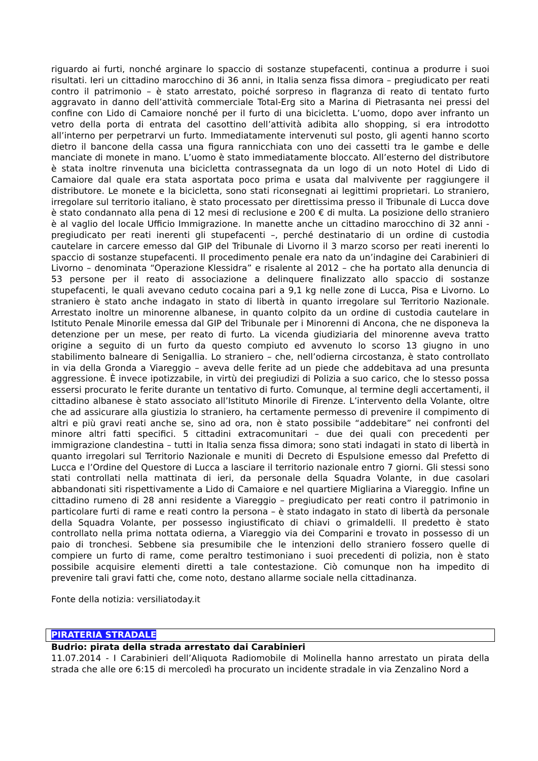riguardo ai furti, nonché arginare lo spaccio di sostanze stupefacenti, continua a produrre i suoi risultati. Ieri un cittadino marocchino di 36 anni, in Italia senza fissa dimora – pregiudicato per reati contro il patrimonio – è stato arrestato, poiché sorpreso in flagranza di reato di tentato furto aggravato in danno dell’attività commerciale Total-Erg sito a Marina di Pietrasanta nei pressi del confine con Lido di Camaiore nonché per il furto di una bicicletta. L’uomo, dopo aver infranto un vetro della porta di entrata del casottino dell’attività adibita allo shopping, si era introdotto all’interno per perpetrarvi un furto. Immediatamente intervenuti sul posto, gli agenti hanno scorto dietro il bancone della cassa una figura rannicchiata con uno dei cassetti tra le gambe e delle manciate di monete in mano. L’uomo è stato immediatamente bloccato. All’esterno del distributore è stata inoltre rinvenuta una bicicletta contrassegnata da un logo di un noto Hotel di Lido di Camaiore dal quale era stata asportata poco prima e usata dal malvivente per raggiungere il distributore. Le monete e la bicicletta, sono stati riconsegnati ai legittimi proprietari. Lo straniero, irregolare sul territorio italiano, è stato processato per direttissima presso il Tribunale di Lucca dove è stato condannato alla pena di 12 mesi di reclusione e 200 € di multa. La posizione dello straniero è al vaglio del locale Ufficio Immigrazione. In manette anche un cittadino marocchino di 32 anni - pregiudicato per reati inerenti gli stupefacenti –, perché destinatario di un ordine di custodia cautelare in carcere emesso dal GIP del Tribunale di Livorno il 3 marzo scorso per reati inerenti lo spaccio di sostanze stupefacenti. Il procedimento penale era nato da un’indagine dei Carabinieri di Livorno – denominata “Operazione Klessidra” e risalente al 2012 – che ha portato alla denuncia di 53 persone per il reato di associazione a delinquere finalizzato allo spaccio di sostanze stupefacenti, le quali avevano ceduto cocaina pari a 9,1 kg nelle zone di Lucca, Pisa e Livorno. Lo straniero è stato anche indagato in stato di libertà in quanto irregolare sul Territorio Nazionale. Arrestato inoltre un minorenne albanese, in quanto colpito da un ordine di custodia cautelare in Istituto Penale Minorile emessa dal GIP del Tribunale per i Minorenni di Ancona, che ne disponeva la detenzione per un mese, per reato di furto. La vicenda giudiziaria del minorenne aveva tratto origine a seguito di un furto da questo compiuto ed avvenuto lo scorso 13 giugno in uno stabilimento balneare di Senigallia. Lo straniero – che, nell’odierna circostanza, è stato controllato in via della Gronda a Viareggio – aveva delle ferite ad un piede che addebitava ad una presunta aggressione. È invece ipotizzabile, in virtù dei pregiudizi di Polizia a suo carico, che lo stesso possa essersi procurato le ferite durante un tentativo di furto. Comunque, al termine degli accertamenti, il cittadino albanese è stato associato all’Istituto Minorile di Firenze. L’intervento della Volante, oltre che ad assicurare alla giustizia lo straniero, ha certamente permesso di prevenire il compimento di altri e più gravi reati anche se, sino ad ora, non è stato possibile “addebitare” nei confronti del minore altri fatti specifici. 5 cittadini extracomunitari – due dei quali con precedenti per immigrazione clandestina – tutti in Italia senza fissa dimora; sono stati indagati in stato di libertà in quanto irregolari sul Territorio Nazionale e muniti di Decreto di Espulsione emesso dal Prefetto di Lucca e l’Ordine del Questore di Lucca a lasciare il territorio nazionale entro 7 giorni. Gli stessi sono stati controllati nella mattinata di ieri, da personale della Squadra Volante, in due casolari abbandonati siti rispettivamente a Lido di Camaiore e nel quartiere Migliarina a Viareggio. Infine un cittadino rumeno di 28 anni residente a Viareggio – pregiudicato per reati contro il patrimonio in particolare furti di rame e reati contro la persona – è stato indagato in stato di libertà da personale della Squadra Volante, per possesso ingiustificato di chiavi o grimaldelli. Il predetto è stato controllato nella prima nottata odierna, a Viareggio via dei Comparini e trovato in possesso di un paio di tronchesi. Sebbene sia presumibile che le intenzioni dello straniero fossero quelle di compiere un furto di rame, come peraltro testimoniano i suoi precedenti di polizia, non è stato possibile acquisire elementi diretti a tale contestazione. Ciò comunque non ha impedito di prevenire tali gravi fatti che, come noto, destano allarme sociale nella cittadinanza.
Fonte della notizia: versiliatoday.it
PIRATERIA STRADALE
Budrio: pirata della strada arrestato dai Carabinieri
11.07.2014 - I Carabinieri dell’Aliquota Radiomobile di Molinella hanno arrestato un pirata della strada che alle ore 6:15 di mercoledì ha procurato un incidente stradale in via Zenzalino Nord a